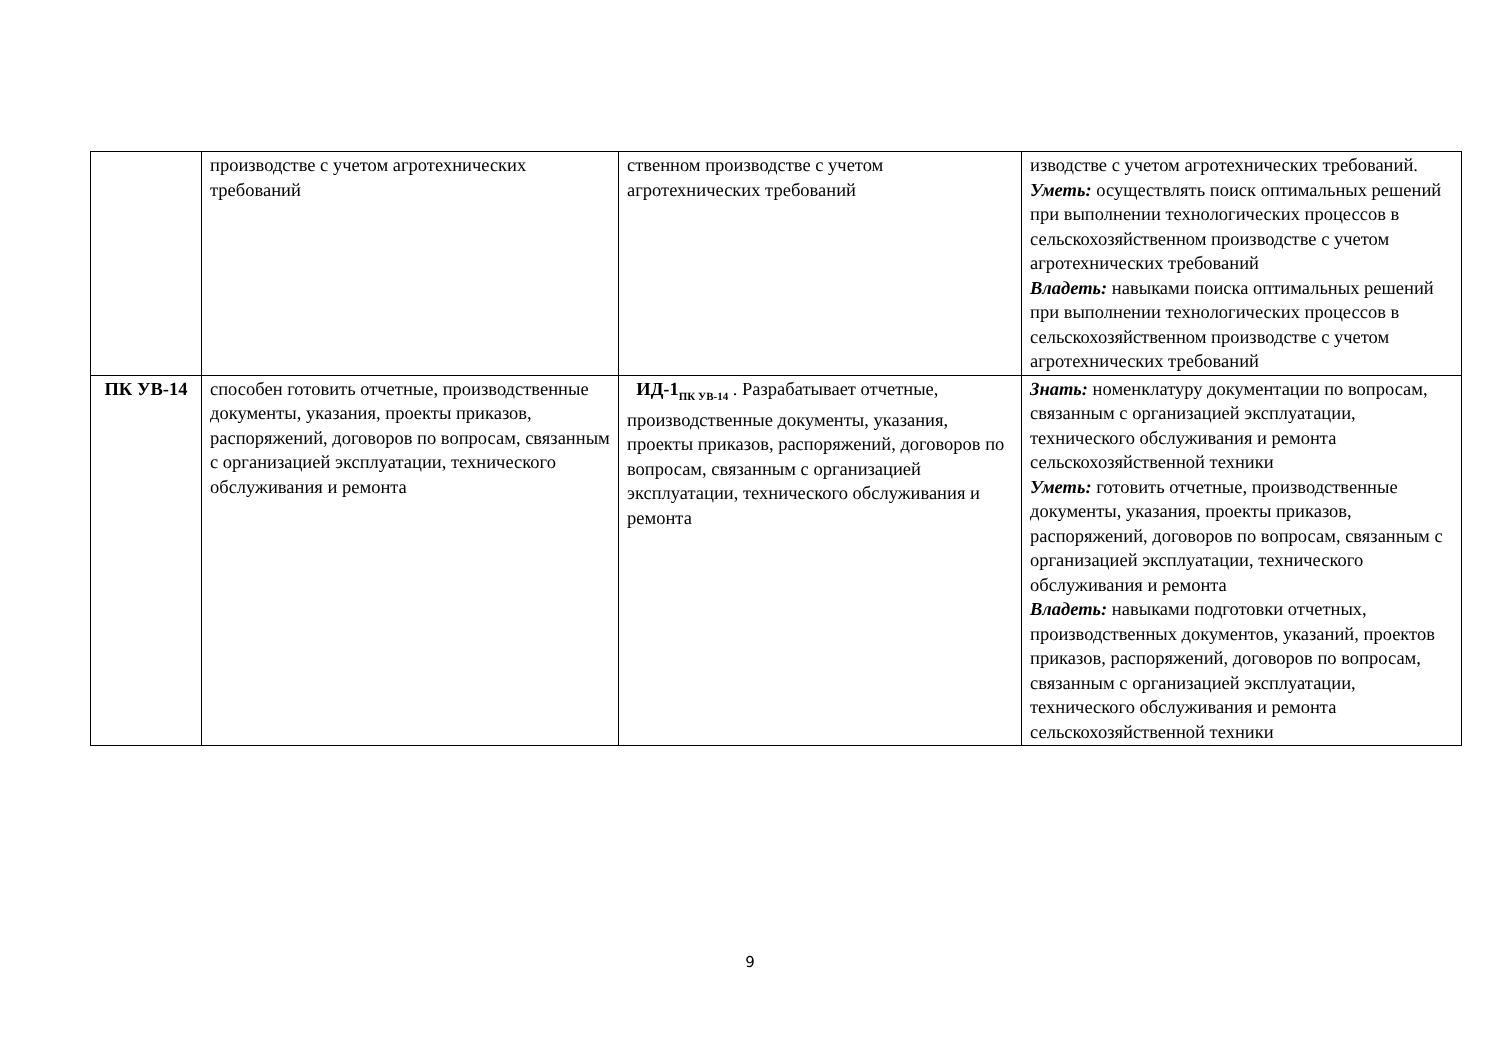| | производстве с учетом агротехнических требований | ственном производстве с учетом агротехнических требований | изводстве с учетом агротехнических требований. Уметь: осуществлять поиск оптимальных решений при выполнении технологических процессов в сельскохозяйственном производстве с учетом агротехнических требований Владеть: навыками поиска оптимальных решений при выполнении технологических процессов в сельскохозяйственном производстве с учетом агротехнических требований |
| ПК УВ-14 | способен готовить отчетные, производственные документы, указания, проекты приказов, распоряжений, договоров по вопросам, связанным с организацией эксплуатации, технического обслуживания и ремонта | ИД-1<sub>ПК УВ-14</sub> . Разрабатывает отчетные, производственные документы, указания, проекты приказов, распоряжений, договоров по вопросам, связанным с организацией эксплуатации, технического обслуживания и ремонта | Знать: номенклатуру документации по вопросам, связанным с организацией эксплуатации, технического обслуживания и ремонта сельскохозяйственной техники Уметь: готовить отчетные, производственные документы, указания, проекты приказов, распоряжений, договоров по вопросам, связанным с организацией эксплуатации, технического обслуживания и ремонта Владеть: навыками подготовки отчетных, производственных документов, указаний, проектов приказов, распоряжений, договоров по вопросам, связанным с организацией эксплуатации, технического обслуживания и ремонта сельскохозяйственной техники |
9